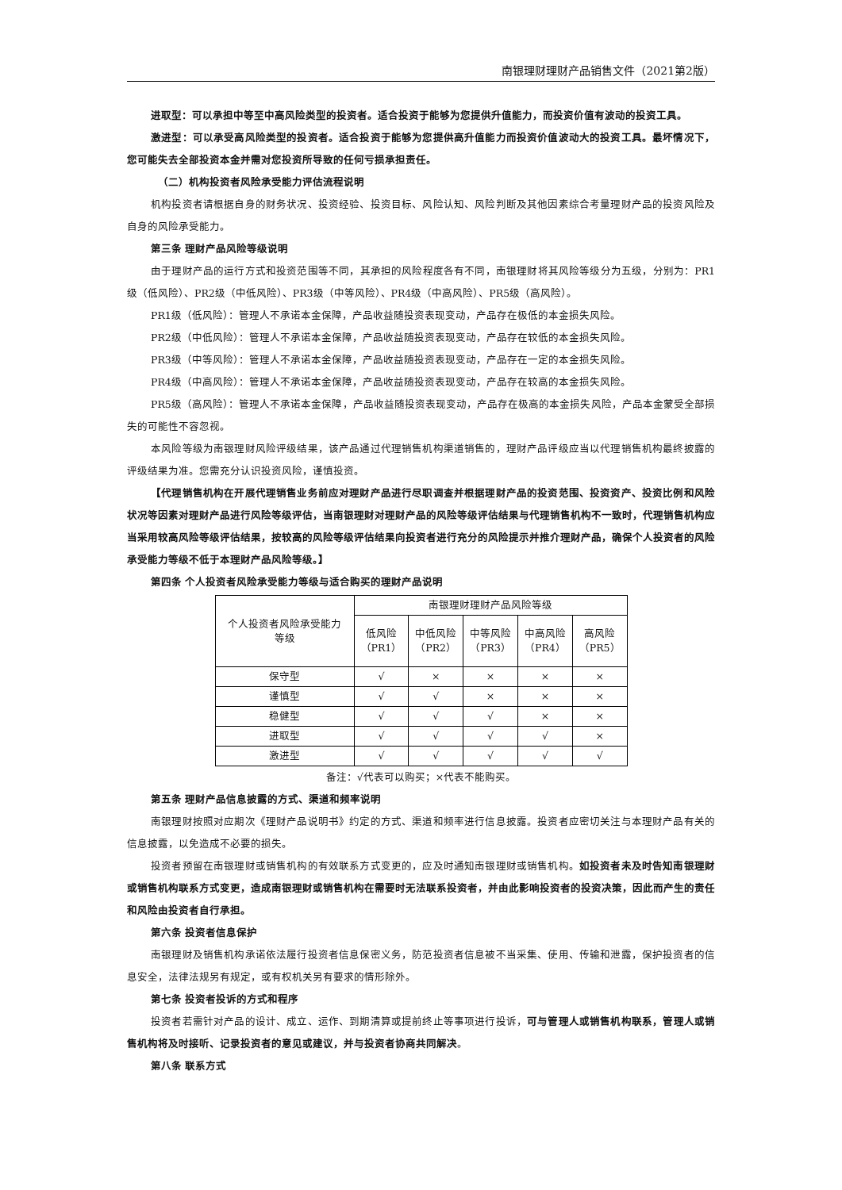南银理财理财产品销售文件（2021第2版）
进取型：可以承担中等至中高风险类型的投资者。适合投资于能够为您提供升值能力，而投资价值有波动的投资工具。
激进型：可以承受高风险类型的投资者。适合投资于能够为您提供高升值能力而投资价值波动大的投资工具。最坏情况下，您可能失去全部投资本金并需对您投资所导致的任何亏损承担责任。
（二）机构投资者风险承受能力评估流程说明
机构投资者请根据自身的财务状况、投资经验、投资目标、风险认知、风险判断及其他因素综合考量理财产品的投资风险及自身的风险承受能力。
第三条 理财产品风险等级说明
由于理财产品的运行方式和投资范围等不同，其承担的风险程度各有不同，南银理财将其风险等级分为五级，分别为：PR1级（低风险）、PR2级（中低风险）、PR3级（中等风险）、PR4级（中高风险）、PR5级（高风险）。
PR1级（低风险）：管理人不承诺本金保障，产品收益随投资表现变动，产品存在极低的本金损失风险。
PR2级（中低风险）：管理人不承诺本金保障，产品收益随投资表现变动，产品存在较低的本金损失风险。
PR3级（中等风险）：管理人不承诺本金保障，产品收益随投资表现变动，产品存在一定的本金损失风险。
PR4级（中高风险）：管理人不承诺本金保障，产品收益随投资表现变动，产品存在较高的本金损失风险。
PR5级（高风险）：管理人不承诺本金保障，产品收益随投资表现变动，产品存在极高的本金损失风险，产品本金蒙受全部损失的可能性不容忽视。
本风险等级为南银理财风险评级结果，该产品通过代理销售机构渠道销售的，理财产品评级应当以代理销售机构最终披露的评级结果为准。您需充分认识投资风险，谨慎投资。
【代理销售机构在开展代理销售业务前应对理财产品进行尽职调查并根据理财产品的投资范围、投资资产、投资比例和风险状况等因素对理财产品进行风险等级评估，当南银理财对理财产品的风险等级评估结果与代理销售机构不一致时，代理销售机构应当采用较高风险等级评估结果，按较高的风险等级评估结果向投资者进行充分的风险提示并推介理财产品，确保个人投资者的风险承受能力等级不低于本理财产品风险等级。】
第四条 个人投资者风险承受能力等级与适合购买的理财产品说明
| 个人投资者风险承受能力 等级 | 南银理财理财产品风险等级 | | | | |
| --- | --- | --- | --- | --- | --- |
| | 低风险 （PR1） | 中低风险 （PR2） | 中等风险 （PR3） | 中高风险 （PR4） | 高风险 （PR5） |
| 保守型 | √ | × | × | × | × |
| 谨慎型 | √ | √ | × | × | × |
| 稳健型 | √ | √ | √ | × | × |
| 进取型 | √ | √ | √ | √ | × |
| 激进型 | √ | √ | √ | √ | √ |
备注：√代表可以购买；×代表不能购买。
第五条 理财产品信息披露的方式、渠道和频率说明
南银理财按照对应期次《理财产品说明书》约定的方式、渠道和频率进行信息披露。投资者应密切关注与本理财产品有关的信息披露，以免造成不必要的损失。
投资者预留在南银理财或销售机构的有效联系方式变更的，应及时通知南银理财或销售机构。如投资者未及时告知南银理财或销售机构联系方式变更，造成南银理财或销售机构在需要时无法联系投资者，并由此影响投资者的投资决策，因此而产生的责任和风险由投资者自行承担。
第六条 投资者信息保护
南银理财及销售机构承诺依法履行投资者信息保密义务，防范投资者信息被不当采集、使用、传输和泄露，保护投资者的信息安全，法律法规另有规定，或有权机关另有要求的情形除外。
第七条 投资者投诉的方式和程序
投资者若需针对产品的设计、成立、运作、到期清算或提前终止等事项进行投诉，可与管理人或销售机构联系，管理人或销售机构将及时接听、记录投资者的意见或建议，并与投资者协商共同解决。
第八条 联系方式